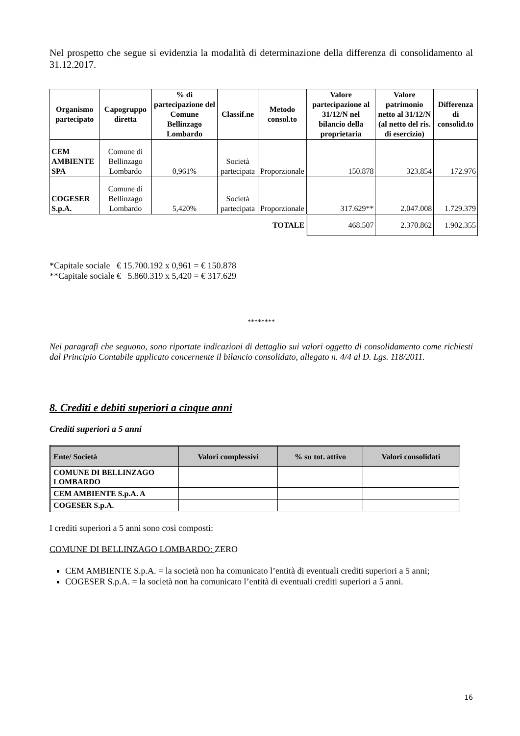Nel prospetto che segue si evidenzia la modalità di determinazione della differenza di consolidamento al 31.12.2017.
| Organismo partecipato | Capogruppo diretta | % di partecipazione del Comune Bellinzago Lombardo | Classif.ne | Metodo consol.to | Valore partecipazione al 31/12/N nel bilancio della proprietaria | Valore patrimonio netto al 31/12/N (al netto del ris. di esercizio) | Differenza di consolid.to |
| --- | --- | --- | --- | --- | --- | --- | --- |
| CEM AMBIENTE SPA | Comune di Bellinzago Lombardo | 0,961% | Società partecipata | Proporzionale | 150.878 | 323.854 | 172.976 |
| COGESER S.p.A. | Comune di Bellinzago Lombardo | 5,420% | Società partecipata | Proporzionale | 317.629** | 2.047.008 | 1.729.379 |
| TOTALE | | | | | 468.507 | 2.370.862 | 1.902.355 |
*Capitale sociale € 15.700.192 x 0,961 = € 150.878
**Capitale sociale € 5.860.319 x 5,420 = € 317.629
********
Nei paragrafi che seguono, sono riportate indicazioni di dettaglio sui valori oggetto di consolidamento come richiesti dal Principio Contabile applicato concernente il bilancio consolidato, allegato n. 4/4 al D. Lgs. 118/2011.
8. Crediti e debiti superiori a cinque anni
Crediti superiori a 5 anni
| Ente/ Società | Valori complessivi | % su tot. attivo | Valori consolidati |
| --- | --- | --- | --- |
| COMUNE DI BELLINZAGO LOMBARDO | | | |
| CEM AMBIENTE S.p.A. A | | | |
| COGESER S.p.A. | | | |
I crediti superiori a 5 anni sono così composti:
COMUNE DI BELLINZAGO LOMBARDO: ZERO
CEM AMBIENTE S.p.A. = la società non ha comunicato l’entità di eventuali crediti superiori a 5 anni;
COGESER S.p.A. = la società non ha comunicato l’entità di eventuali crediti superiori a 5 anni.
16